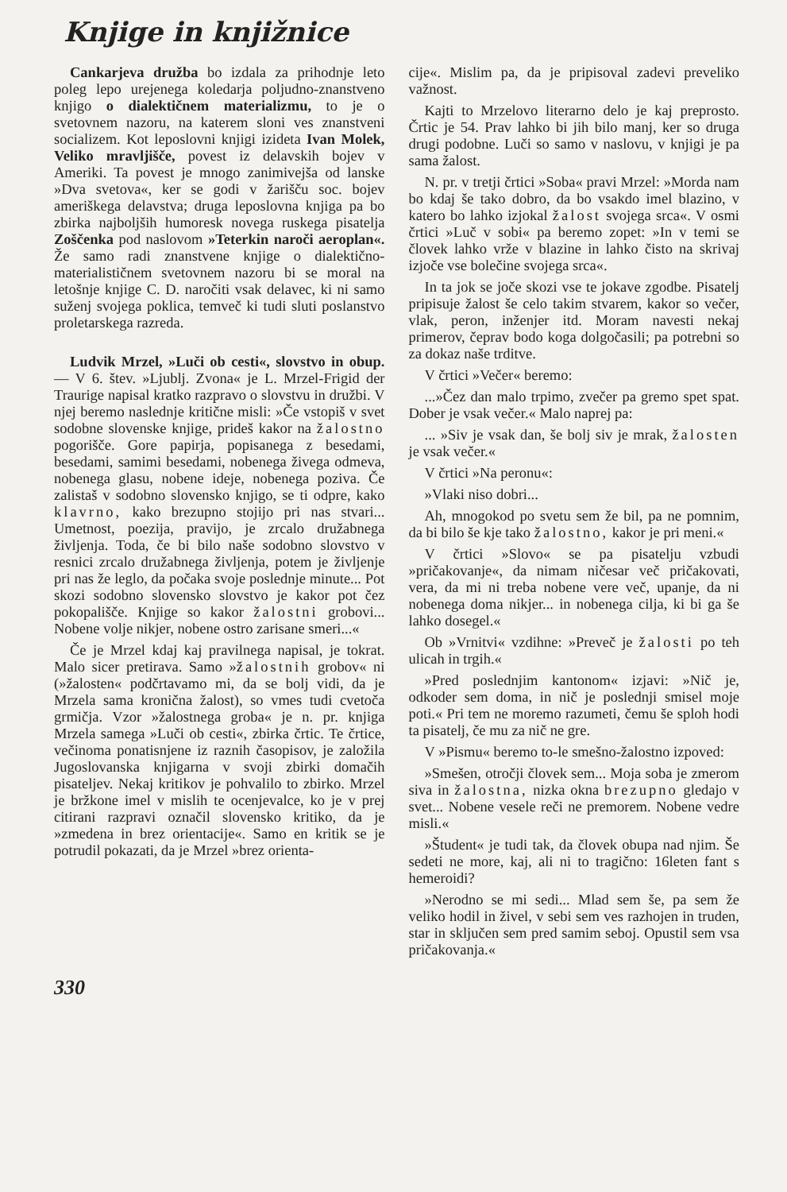Knjige in knjižnice
Cankarjeva družba bo izdala za prihodnje leto poleg lepo urejenega koledarja poljudno-znanstveno knjigo o dialektičnem materializmu, to je o svetovnem nazoru, na katerem sloni ves znanstveni socializem. Kot leposlovni knjigi izideta Ivan Molek, Veliko mravljišče, povest iz delavskih bojev v Ameriki. Ta povest je mnogo zanimivejša od lanske »Dva svetova«, ker se godi v žarišču soc. bojev ameriškega delavstva; druga leposlovna knjiga pa bo zbirka najboljših humoresk novega ruskega pisatelja Zoščenka pod naslovom »Teterkin naroči aeroplan«. Že samo radi znanstvene knjige o dialektično-materialističnem svetovnem nazoru bi se moral na letošnje knjige C. D. naročiti vsak delavec, ki ni samo suženj svojega poklica, temveč ki tudi sluti poslanstvo proletarskega razreda.
Ludvik Mrzel, »Luči ob cesti«, slovstvo in obup. — V 6. štev. »Ljublj. Zvona« je L. Mrzel-Frigid der Traurige napisal kratko razpravo o slovstvu in družbi. V njej beremo naslednje kritične misli: »Če vstopiš v svet sodobne slovenske knjige, prideš kakor na žalostno pogorišče. Gore papirja, popisanega z besedami, besedami, samimi besedami, nobenega živega odmeva, nobenega glasu, nobene ideje, nobenega poziva. Če zalistaš v sodobno slovensko knjigo, se ti odpre, kako klavrno, kako brezupno stojijo pri nas stvari... Umetnost, poezija, pravijo, je zrcalo družabnega življenja. Toda, če bi bilo naše sodobno slovstvo v resnici zrcalo družabnega življenja, potem je življenje pri nas že leglo, da počaka svoje poslednje minute... Pot skozi sodobno slovensko slovstvo je kakor pot čez pokopališče. Knjige so kakor žalostni grobovi... Nobene volje nikjer, nobene ostro zarisane smeri...«
Če je Mrzel kdaj kaj pravilnega napisal, je tokrat. Malo sicer pretirava. Samo »žalostnih grobov« ni (»žalosten« podčrtavamo mi, da se bolj vidi, da je Mrzela sama kronična žalost), so vmes tudi cvetoča grmičja. Vzor »žalostnega groba« je n. pr. knjiga Mrzela samega »Luči ob cesti«, zbirka črtic. Te črtice, večinoma ponatisnjene iz raznih časopisov, je založila Jugoslovanska knjigarna v svoji zbirki domačih pisateljev. Nekaj kritikov je pohvalilo to zbirko. Mrzel je bržkone imel v mislih te ocenjevalce, ko je v prej citirani razpravi označil slovensko kritiko, da je »zmedena in brez orientacije«. Samo en kritik se je potrudil pokazati, da je Mrzel »brez orienta-
cije«. Mislim pa, da je pripisoval zadevi preveliko važnost.
Kajti to Mrzelovo literarno delo je kaj preprosto. Črtic je 54. Prav lahko bi jih bilo manj, ker so druga drugi podobne. Luči so samo v naslovu, v knjigi je pa sama žalost.
N. pr. v tretji črtici »Soba« pravi Mrzel: »Morda nam bo kdaj še tako dobro, da bo vsakdo imel blazino, v katero bo lahko izjokal žalost svojega srca«. V osmi črtici »Luč v sobi« pa beremo zopet: »In v temi se človek lahko vrže v blazine in lahko čisto na skrivaj izjoče vse bolečine svojega srca«.
In ta jok se joče skozi vse te jokave zgodbe. Pisatelj pripisuje žalost še celo takim stvarem, kakor so večer, vlak, peron, inženjer itd. Moram navesti nekaj primerov, čeprav bodo koga dolgočasili; pa potrebni so za dokaz naše trditve.
V črtici »Večer« beremo:
...»Čez dan malo trpimo, zvečer pa gremo spet spat. Dober je vsak večer.« Malo naprej pa:
... »Siv je vsak dan, še bolj siv je mrak, žalosten je vsak večer.«
V črtici »Na peronu«:
»Vlaki niso dobri...
Ah, mnogokod po svetu sem že bil, pa ne pomnim, da bi bilo še kje tako žalostno, kakor je pri meni.«
V črtici »Slovo« se pa pisatelju vzbudi »pričakovanje«, da nimam ničesar več pričakovati, vera, da mi ni treba nobene vere več, upanje, da ni nobenega doma nikjer... in nobenega cilja, ki bi ga še lahko dosegel.«
Ob »Vrnitvi« vzdihne: »Preveč je žalosti po teh ulicah in trgih.«
»Pred poslednjim kantonom« izjavi: »Nič je, odkoder sem doma, in nič je poslednji smisel moje poti.« Pri tem ne moremo razumeti, čemu še sploh hodi ta pisatelj, če mu za nič ne gre.
V »Pismu« beremo to-le smešno-žalostno izpoved:
»Smešen, otročji človek sem... Moja soba je zmerom siva in žalostna, nizka okna brezupno gledajo v svet... Nobene vesele reči ne premorem. Nobene vedre misli.«
»Študent« je tudi tak, da človek obupa nad njim. Še sedeti ne more, kaj, ali ni to tragično: 16leten fant s hemeroidi?
»Nerodno se mi sedi... Mlad sem še, pa sem že veliko hodil in živel, v sebi sem ves razhojen in truden, star in sključen sem pred samim seboj. Opustil sem vsa pričakovanja.«
330